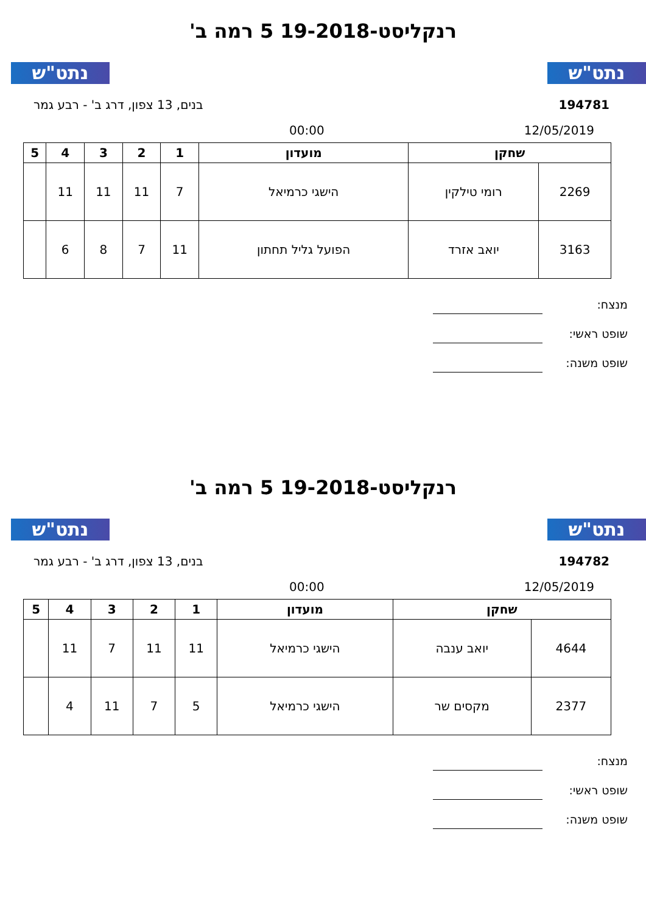נתט"ש נתט"ש
רנקליסט-19-2018 5 רמה ב'
194781 בנים, 13 צפון, דרג ב' - רבע גמר
12/05/2019 00:00
| שחקן | | מועדון | 1 | 2 | 3 | 4 | 5 |
| --- | --- | --- | --- | --- | --- | --- | --- |
| 2269 | רומי טילקין | הישגי כרמיאל | 7 | 11 | 11 | 11 | |
| 3163 | יואב אזרד | הפועל גליל תחתון | 11 | 7 | 8 | 6 | |
מנצח:
שופט ראשי:
שופט משנה:
נתט"ש נתט"ש
רנקליסט-19-2018 5 רמה ב'
194782 בנים, 13 צפון, דרג ב' - רבע גמר
12/05/2019 00:00
| שחקן | | מועדון | 1 | 2 | 3 | 4 | 5 |
| --- | --- | --- | --- | --- | --- | --- | --- |
| 4644 | יואב ענבה | הישגי כרמיאל | 11 | 11 | 7 | 11 | |
| 2377 | מקסים שר | הישגי כרמיאל | 5 | 7 | 11 | 4 | |
מנצח:
שופט ראשי:
שופט משנה: